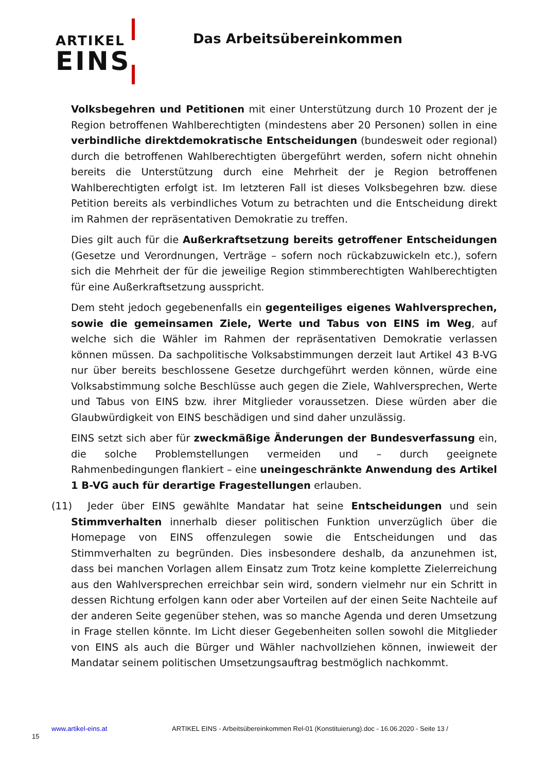ARTIKEL
EINS
Das Arbeitsübereinkommen
Volksbegehren und Petitionen mit einer Unterstützung durch 10 Prozent der je Region betroffenen Wahlberechtigten (mindestens aber 20 Personen) sollen in eine verbindliche direktdemokratische Entscheidungen (bundesweit oder regional) durch die betroffenen Wahlberechtigten übergeführt werden, sofern nicht ohnehin bereits die Unterstützung durch eine Mehrheit der je Region betroffenen Wahlberechtigten erfolgt ist. Im letzteren Fall ist dieses Volksbegehren bzw. diese Petition bereits als verbindliches Votum zu betrachten und die Entscheidung direkt im Rahmen der repräsentativen Demokratie zu treffen.
Dies gilt auch für die Außerkraftsetzung bereits getroffener Entscheidungen (Gesetze und Verordnungen, Verträge – sofern noch rückabzuwickeln etc.), sofern sich die Mehrheit der für die jeweilige Region stimmberechtigten Wahlberechtigten für eine Außerkraftsetzung ausspricht.
Dem steht jedoch gegebenenfalls ein gegenteiliges eigenes Wahlversprechen, sowie die gemeinsamen Ziele, Werte und Tabus von EINS im Weg, auf welche sich die Wähler im Rahmen der repräsentativen Demokratie verlassen können müssen. Da sachpolitische Volksabstimmungen derzeit laut Artikel 43 B-VG nur über bereits beschlossene Gesetze durchgeführt werden können, würde eine Volksabstimmung solche Beschlüsse auch gegen die Ziele, Wahlversprechen, Werte und Tabus von EINS bzw. ihrer Mitglieder voraussetzen. Diese würden aber die Glaubwürdigkeit von EINS beschädigen und sind daher unzulässig.
EINS setzt sich aber für zweckmäßige Änderungen der Bundesverfassung ein, die solche Problemstellungen vermeiden und – durch geeignete Rahmenbedingungen flankiert – eine uneingeschränkte Anwendung des Artikel 1 B-VG auch für derartige Fragestellungen erlauben.
(11) Jeder über EINS gewählte Mandatar hat seine Entscheidungen und sein Stimmverhalten innerhalb dieser politischen Funktion unverzüglich über die Homepage von EINS offenzulegen sowie die Entscheidungen und das Stimmverhalten zu begründen. Dies insbesondere deshalb, da anzunehmen ist, dass bei manchen Vorlagen allem Einsatz zum Trotz keine komplette Zielerreichung aus den Wahlversprechen erreichbar sein wird, sondern vielmehr nur ein Schritt in dessen Richtung erfolgen kann oder aber Vorteilen auf der einen Seite Nachteile auf der anderen Seite gegenüber stehen, was so manche Agenda und deren Umsetzung in Frage stellen könnte. Im Licht dieser Gegebenheiten sollen sowohl die Mitglieder von EINS als auch die Bürger und Wähler nachvollziehen können, inwieweit der Mandatar seinem politischen Umsetzungsauftrag bestmöglich nachkommt.
www.artikel-eins.at ARTIKEL EINS - Arbeitsübereinkommen Rel-01 (Konstituierung).doc - 16.06.2020 - Seite 13 /
15